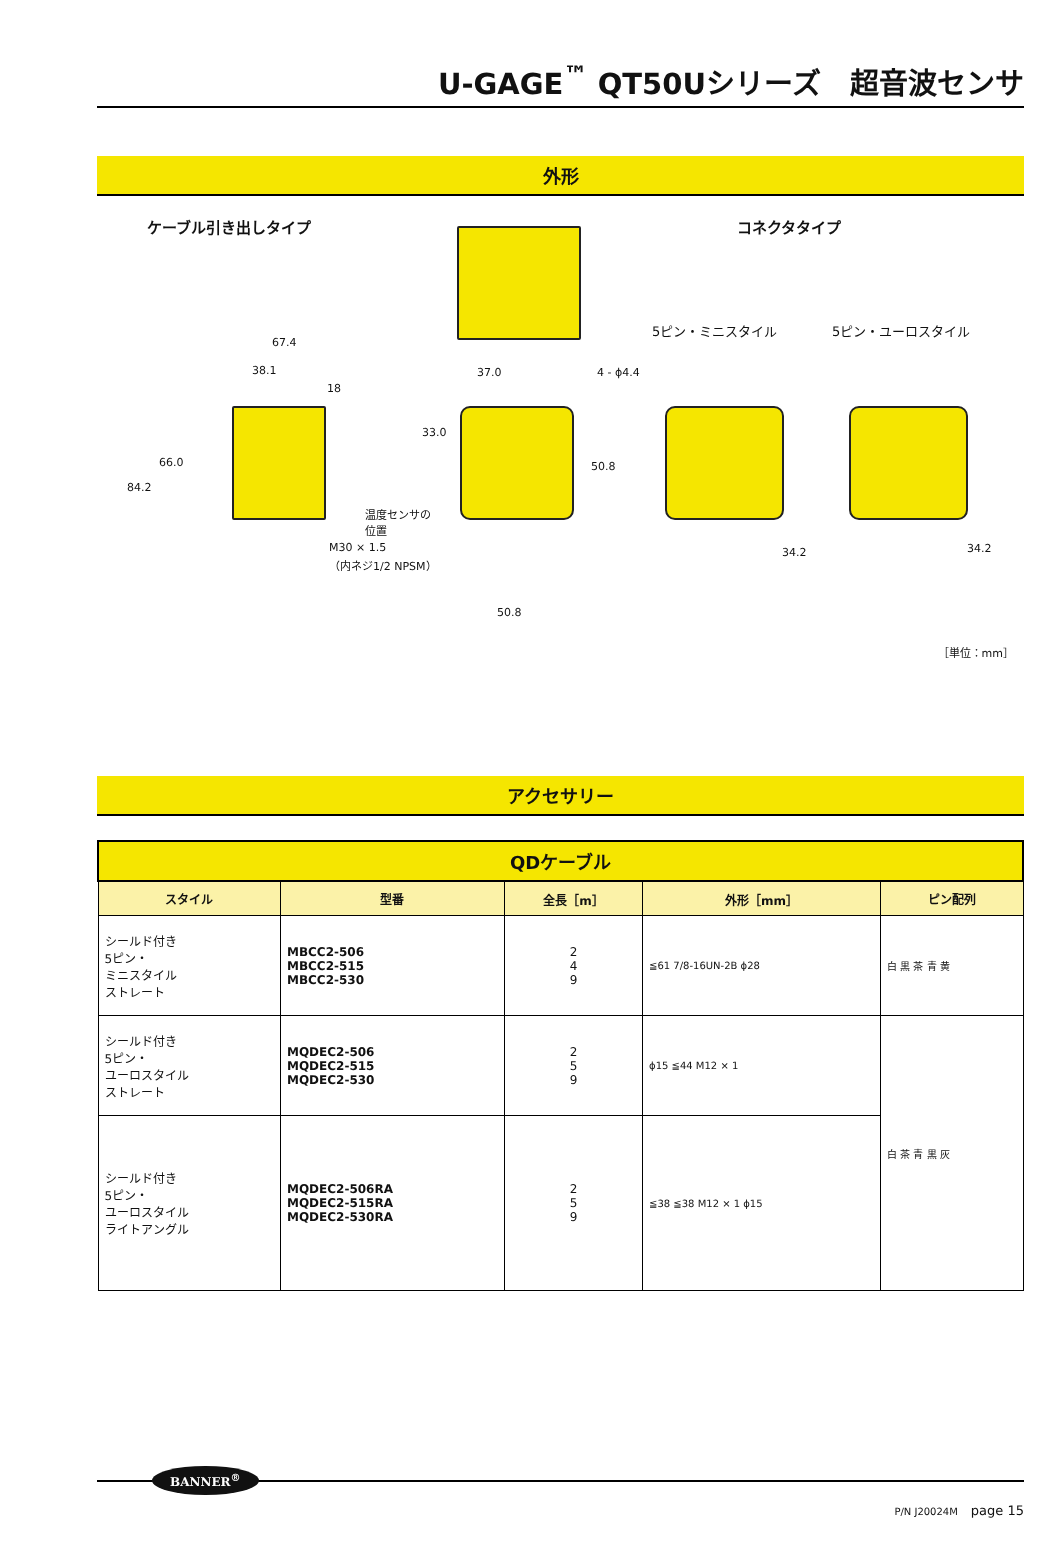U-GAGE<sup>™</sup> QT50Uシリーズ　超音波センサ
外形
ケーブル引き出しタイプ コネクタタイプ
5ピン・ミニスタイル 5ピン・ユーロスタイル
67.4
38.1
18
66.0
84.2
温度センサの
位置
M30 × 1.5
（内ネジ1/2 NPSM）
37.0 4 - ϕ4.4
33.0
50.8
50.8
34.2 34.2
［単位：mm］
アクセサリー
| QDケーブル | | | | |
| --- | --- | --- | --- | --- |
| スタイル | 型番 | 全長［m］ | 外形［mm］ | ピン配列 |
| シールド付き 5ピン・ ミニスタイル ストレート | MBCC2-506 MBCC2-515 MBCC2-530 | 2 4 9 | ≦61 7/8-16UN-2B ϕ28 | 白 黒 茶 青 黄 |
| シールド付き 5ピン・ ユーロスタイル ストレート | MQDEC2-506 MQDEC2-515 MQDEC2-530 | 2 5 9 | ϕ15 ≦44 M12 × 1 | 白 茶 青 黒 灰 |
| シールド付き 5ピン・ ユーロスタイル ライトアングル | MQDEC2-506RA MQDEC2-515RA MQDEC2-530RA | 2 5 9 | ≦38 ≦38 M12 × 1 ϕ15 | |
BANNER<sup>®</sup>
P/N J20024M　page 15